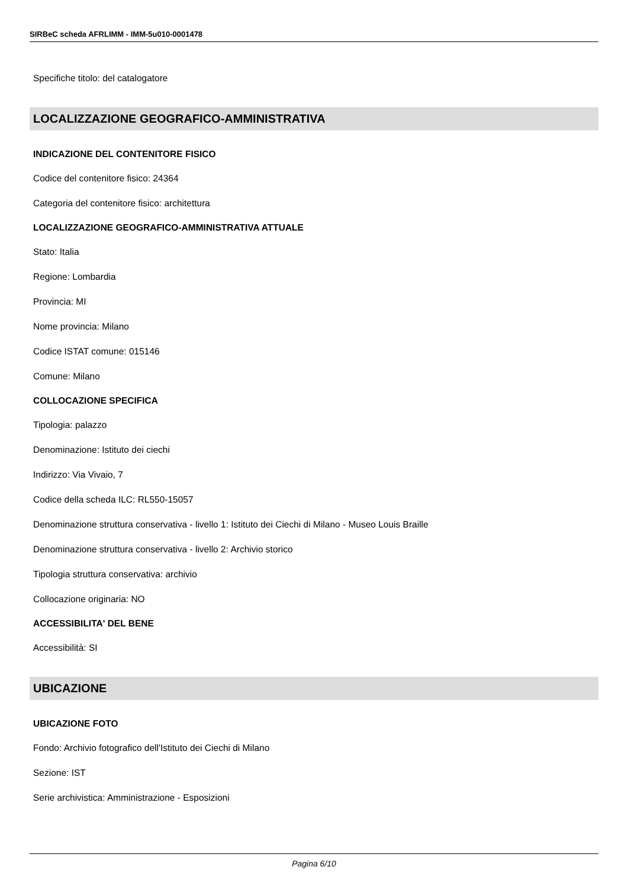SIRBeC scheda AFRLIMM - IMM-5u010-0001478
Specifiche titolo: del catalogatore
LOCALIZZAZIONE GEOGRAFICO-AMMINISTRATIVA
INDICAZIONE DEL CONTENITORE FISICO
Codice del contenitore fisico: 24364
Categoria del contenitore fisico: architettura
LOCALIZZAZIONE GEOGRAFICO-AMMINISTRATIVA ATTUALE
Stato: Italia
Regione: Lombardia
Provincia: MI
Nome provincia: Milano
Codice ISTAT comune: 015146
Comune: Milano
COLLOCAZIONE SPECIFICA
Tipologia: palazzo
Denominazione: Istituto dei ciechi
Indirizzo: Via Vivaio, 7
Codice della scheda ILC: RL550-15057
Denominazione struttura conservativa - livello 1: Istituto dei Ciechi di Milano - Museo Louis Braille
Denominazione struttura conservativa - livello 2: Archivio storico
Tipologia struttura conservativa: archivio
Collocazione originaria: NO
ACCESSIBILITA' DEL BENE
Accessibilità: SI
UBICAZIONE
UBICAZIONE FOTO
Fondo: Archivio fotografico dell'Istituto dei Ciechi di Milano
Sezione: IST
Serie archivistica: Amministrazione - Esposizioni
Pagina 6/10